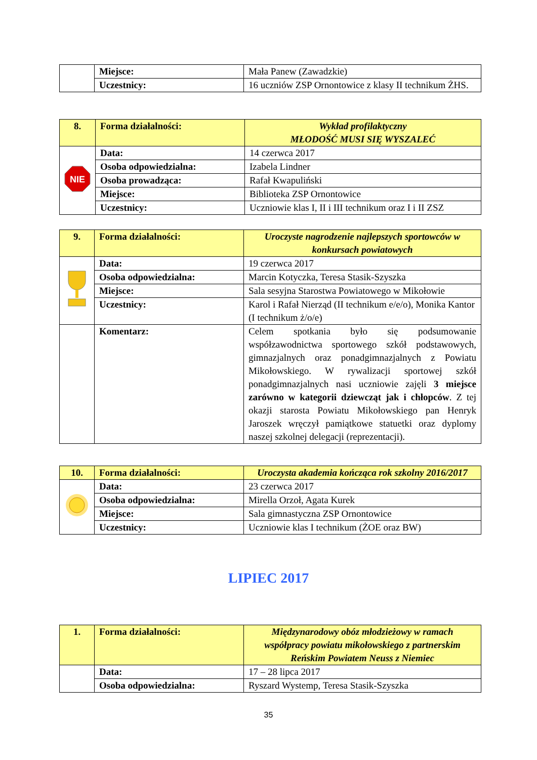| | Miejsce: | Mała Panew (Zawadzkie) |
| | Uczestnicy: | 16 uczniów ZSP Ornontowice z klasy II technikum ŻHS. |
| 8. | Forma działalności: | Wykład profilaktyczny MŁODOŚĆ MUSI SIĘ WYSZALEĆ |
| NIE | Data: | 14 czerwca 2017 |
| | Osoba odpowiedzialna: | Izabela Lindner |
| | Osoba prowadząca: | Rafał Kwapuliński |
| | Miejsce: | Biblioteka ZSP Ornontowice |
| | Uczestnicy: | Uczniowie klas I, II i III technikum oraz I i II ZSZ |
| 9. | Forma działalności: | Uroczyste nagrodzenie najlepszych sportowców w konkursach powiatowych |
| | Data: | 19 czerwca 2017 |
| | Osoba odpowiedzialna: | Marcin Kotyczka, Teresa Stasik-Szyszka |
| | Miejsce: | Sala sesyjna Starostwa Powiatowego w Mikołowie |
| | Uczestnicy: | Karol i Rafał Nierząd (II technikum e/e/o), Monika Kantor (I technikum ż/o/e) |
| | Komentarz: | Celem spotkania było się podsumowanie współzawodnictwa sportowego szkół podstawowych, gimnazjalnych oraz ponadgimnazjalnych z Powiatu Mikołowskiego. W rywalizacji sportowej szkół ponadgimnazjalnych nasi uczniowie zajęli 3 miejsce zarówno w kategorii dziewcząt jak i chłopców . Z tej okazji starosta Powiatu Mikołowskiego pan Henryk Jaroszek wręczył pamiątkowe statuetki oraz dyplomy naszej szkolnej delegacji (reprezentacji). |
| 10. | Forma działalności: | Uroczysta akademia kończąca rok szkolny 2016/2017 |
| | Data: | 23 czerwca 2017 |
| | Osoba odpowiedzialna: | Mirella Orzoł, Agata Kurek |
| | Miejsce: | Sala gimnastyczna ZSP Ornontowice |
| | Uczestnicy: | Uczniowie klas I technikum (ŻOE oraz BW) |
LIPIEC 2017
| 1. | Forma działalności: | Międzynarodowy obóz młodzieżowy w ramach współpracy powiatu mikołowskiego z partnerskim Reńskim Powiatem Neuss z Niemiec |
| | Data: | 17 – 28 lipca 2017 |
| | Osoba odpowiedzialna: | Ryszard Wystemp, Teresa Stasik-Szyszka |
35